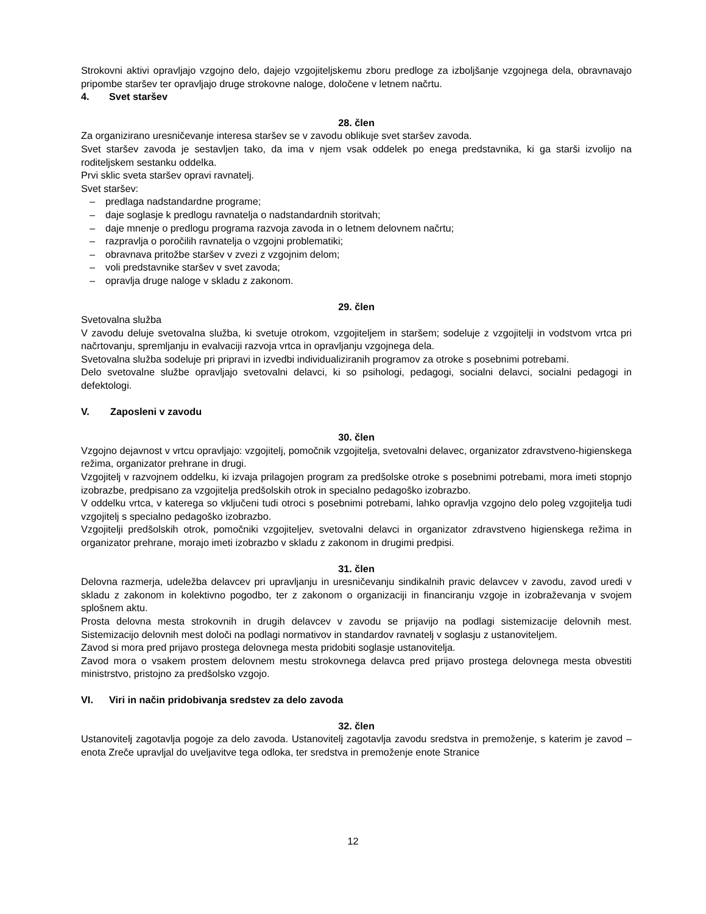Strokovni aktivi opravljajo vzgojno delo, dajejo vzgojiteljskemu zboru predloge za izboljšanje vzgojnega dela, obravnavajo pripombe staršev ter opravljajo druge strokovne naloge, določene v letnem načrtu.
4. Svet staršev
28. člen
Za organizirano uresničevanje interesa staršev se v zavodu oblikuje svet staršev zavoda.
Svet staršev zavoda je sestavljen tako, da ima v njem vsak oddelek po enega predstavnika, ki ga starši izvolijo na roditeljskem sestanku oddelka.
Prvi sklic sveta staršev opravi ravnatelj.
Svet staršev:
– predlaga nadstandardne programe;
– daje soglasje k predlogu ravnatelja o nadstandardnih storitvah;
– daje mnenje o predlogu programa razvoja zavoda in o letnem delovnem načrtu;
– razpravlja o poročilih ravnatelja o vzgojni problematiki;
– obravnava pritožbe staršev v zvezi z vzgojnim delom;
– voli predstavnike staršev v svet zavoda;
– opravlja druge naloge v skladu z zakonom.
29. člen
Svetovalna služba
V zavodu deluje svetovalna služba, ki svetuje otrokom, vzgojiteljem in staršem; sodeluje z vzgojitelji in vodstvom vrtca pri načrtovanju, spremljanju in evalvaciji razvoja vrtca in opravljanju vzgojnega dela.
Svetovalna služba sodeluje pri pripravi in izvedbi individualiziranih programov za otroke s posebnimi potrebami.
Delo svetovalne službe opravljajo svetovalni delavci, ki so psihologi, pedagogi, socialni delavci, socialni pedagogi in defektologi.
V. Zaposleni v zavodu
30. člen
Vzgojno dejavnost v vrtcu opravljajo: vzgojitelj, pomočnik vzgojitelja, svetovalni delavec, organizator zdravstveno-higienskega režima, organizator prehrane in drugi.
Vzgojitelj v razvojnem oddelku, ki izvaja prilagojen program za predšolske otroke s posebnimi potrebami, mora imeti stopnjo izobrazbe, predpisano za vzgojitelja predšolskih otrok in specialno pedagoško izobrazbo.
V oddelku vrtca, v katerega so vključeni tudi otroci s posebnimi potrebami, lahko opravlja vzgojno delo poleg vzgojitelja tudi vzgojitelj s specialno pedagoško izobrazbo.
Vzgojitelji predšolskih otrok, pomočniki vzgojiteljev, svetovalni delavci in organizator zdravstveno higienskega režima in organizator prehrane, morajo imeti izobrazbo v skladu z zakonom in drugimi predpisi.
31. člen
Delovna razmerja, udeležba delavcev pri upravljanju in uresničevanju sindikalnih pravic delavcev v zavodu, zavod uredi v skladu z zakonom in kolektivno pogodbo, ter z zakonom o organizaciji in financiranju vzgoje in izobraževanja v svojem splošnem aktu.
Prosta delovna mesta strokovnih in drugih delavcev v zavodu se prijavijo na podlagi sistemizacije delovnih mest. Sistemizacijo delovnih mest določi na podlagi normativov in standardov ravnatelj v soglasju z ustanoviteljem.
Zavod si mora pred prijavo prostega delovnega mesta pridobiti soglasje ustanovitelja.
Zavod mora o vsakem prostem delovnem mestu strokovnega delavca pred prijavo prostega delovnega mesta obvestiti ministrstvo, pristojno za predšolsko vzgojo.
VI. Viri in način pridobivanja sredstev za delo zavoda
32. člen
Ustanovitelj zagotavlja pogoje za delo zavoda. Ustanovitelj zagotavlja zavodu sredstva in premoženje, s katerim je zavod – enota Zreče upravljal do uveljavitve tega odloka, ter sredstva in premoženje enote Stranice
12